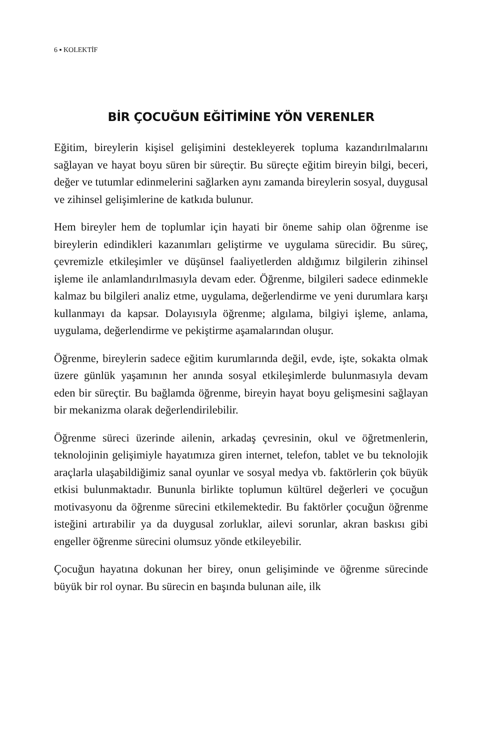6 ▪ KOLEKTİF
BİR ÇOCUĞUN EĞİTİMİNE YÖN VERENLER
Eğitim, bireylerin kişisel gelişimini destekleyerek topluma kazandırılmalarını sağlayan ve hayat boyu süren bir süreçtir. Bu süreçte eğitim bireyin bilgi, beceri, değer ve tutumlar edinmelerini sağlarken aynı zamanda bireylerin sosyal, duygusal ve zihinsel gelişimlerine de katkıda bulunur.
Hem bireyler hem de toplumlar için hayati bir öneme sahip olan öğrenme ise bireylerin edindikleri kazanımları geliştirme ve uygulama sürecidir. Bu süreç, çevremizle etkileşimler ve düşünsel faaliyetlerden aldığımız bilgilerin zihinsel işleme ile anlamlandırılmasıyla devam eder. Öğrenme, bilgileri sadece edinmekle kalmaz bu bilgileri analiz etme, uygulama, değerlendirme ve yeni durumlara karşı kullanmayı da kapsar. Dolayısıyla öğrenme; algılama, bilgiyi işleme, anlama, uygulama, değerlendirme ve pekiştirme aşamalarından oluşur.
Öğrenme, bireylerin sadece eğitim kurumlarında değil, evde, işte, sokakta olmak üzere günlük yaşamının her anında sosyal etkileşimlerde bulunmasıyla devam eden bir süreçtir. Bu bağlamda öğrenme, bireyin hayat boyu gelişmesini sağlayan bir mekanizma olarak değerlendirilebilir.
Öğrenme süreci üzerinde ailenin, arkadaş çevresinin, okul ve öğretmenlerin, teknolojinin gelişimiyle hayatımıza giren internet, telefon, tablet ve bu teknolojik araçlarla ulaşabildiğimiz sanal oyunlar ve sosyal medya vb. faktörlerin çok büyük etkisi bulunmaktadır. Bununla birlikte toplumun kültürel değerleri ve çocuğun motivasyonu da öğrenme sürecini etkilemektedir. Bu faktörler çocuğun öğrenme isteğini artırabilir ya da duygusal zorluklar, ailevi sorunlar, akran baskısı gibi engeller öğrenme sürecini olumsuz yönde etkileyebilir.
Çocuğun hayatına dokunan her birey, onun gelişiminde ve öğrenme sürecinde büyük bir rol oynar. Bu sürecin en başında bulunan aile, ilk